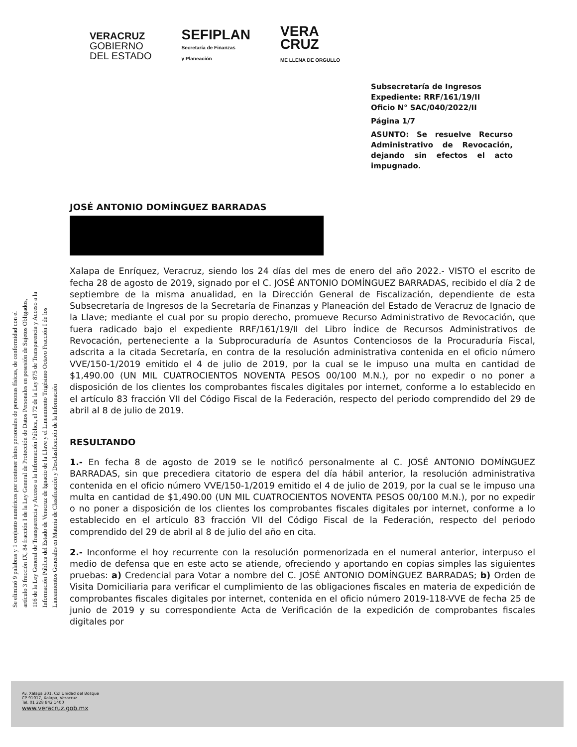Se eliminó 9 palabras y 1 conjunto numéricos por contener datos personales de personas físicas, de conformidad con el
artículo 3 fracción IX, 84 fracción I de la Ley General de Protección de Datos Personales en posesión de Sujetos Obligados,
116 de la Ley General de Transparencia y Acceso a la Información Pública, el 72 de la Ley 875 de Transparencia y Acceso a la
Información Pública del Estado de Veracruz de Ignacio de la Llave y el Lineamiento Trigésimo Octavo Fracción I de los
Lineamientos Generales en Materia de Clasificación y Desclasificación de la Información
VERACRUZ
GOBIERNO
DEL ESTADO
SEFIPLAN
Secretaría de Finanzas
y Planeación
VERA
CRUZ
ME LLENA DE ORGULLO
Subsecretaría de Ingresos
Expediente: RRF/161/19/II
Oficio N° SAC/040/2022/II
Página 1/7
ASUNTO: Se resuelve Recurso Administrativo de Revocación, dejando sin efectos el acto impugnado.
JOSÉ ANTONIO DOMÍNGUEZ BARRADAS
Xalapa de Enríquez, Veracruz, siendo los 24 días del mes de enero del año 2022.- VISTO el escrito de fecha 28 de agosto de 2019, signado por el C. JOSÉ ANTONIO DOMÍNGUEZ BARRADAS, recibido el día 2 de septiembre de la misma anualidad, en la Dirección General de Fiscalización, dependiente de esta Subsecretaría de Ingresos de la Secretaría de Finanzas y Planeación del Estado de Veracruz de Ignacio de la Llave; mediante el cual por su propio derecho, promueve Recurso Administrativo de Revocación, que fuera radicado bajo el expediente RRF/161/19/II del Libro Índice de Recursos Administrativos de Revocación, perteneciente a la Subprocuraduría de Asuntos Contenciosos de la Procuraduría Fiscal, adscrita a la citada Secretaría, en contra de la resolución administrativa contenida en el oficio número VVE/150-1/2019 emitido el 4 de julio de 2019, por la cual se le impuso una multa en cantidad de $1,490.00 (UN MIL CUATROCIENTOS NOVENTA PESOS 00/100 M.N.), por no expedir o no poner a disposición de los clientes los comprobantes fiscales digitales por internet, conforme a lo establecido en el artículo 83 fracción VII del Código Fiscal de la Federación, respecto del periodo comprendido del 29 de abril al 8 de julio de 2019.
RESULTANDO
1.- En fecha 8 de agosto de 2019 se le notificó personalmente al C. JOSÉ ANTONIO DOMÍNGUEZ BARRADAS, sin que precediera citatorio de espera del día hábil anterior, la resolución administrativa contenida en el oficio número VVE/150-1/2019 emitido el 4 de julio de 2019, por la cual se le impuso una multa en cantidad de $1,490.00 (UN MIL CUATROCIENTOS NOVENTA PESOS 00/100 M.N.), por no expedir o no poner a disposición de los clientes los comprobantes fiscales digitales por internet, conforme a lo establecido en el artículo 83 fracción VII del Código Fiscal de la Federación, respecto del periodo comprendido del 29 de abril al 8 de julio del año en cita.
2.- Inconforme el hoy recurrente con la resolución pormenorizada en el numeral anterior, interpuso el medio de defensa que en este acto se atiende, ofreciendo y aportando en copias simples las siguientes pruebas: a) Credencial para Votar a nombre del C. JOSÉ ANTONIO DOMÍNGUEZ BARRADAS; b) Orden de Visita Domiciliaria para verificar el cumplimiento de las obligaciones fiscales en materia de expedición de comprobantes fiscales digitales por internet, contenida en el oficio número 2019-118-VVE de fecha 25 de junio de 2019 y su correspondiente Acta de Verificación de la expedición de comprobantes fiscales digitales por
Av. Xalapa 301, Col Unidad del Bosque
CP 91017, Xalapa, Veracruz
Tel. 01 228 842 1400
www.veracruz.gob.mx